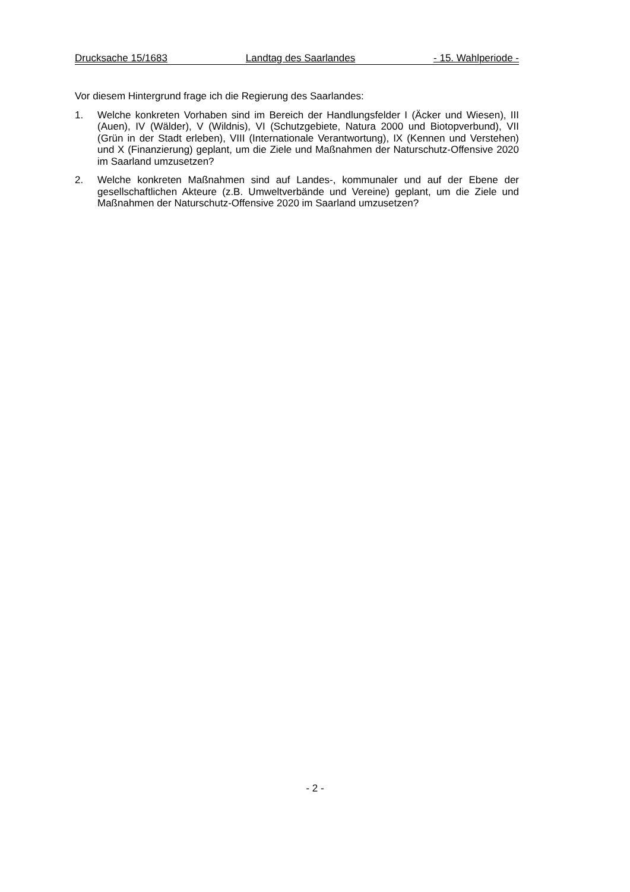Drucksache 15/1683 Landtag des Saarlandes - 15. Wahlperiode -
Vor diesem Hintergrund frage ich die Regierung des Saarlandes:
1. Welche konkreten Vorhaben sind im Bereich der Handlungsfelder I (Äcker und Wiesen), III (Auen), IV (Wälder), V (Wildnis), VI (Schutzgebiete, Natura 2000 und Biotopverbund), VII (Grün in der Stadt erleben), VIII (Internationale Verantwortung), IX (Kennen und Verstehen) und X (Finanzierung) geplant, um die Ziele und Maßnahmen der Naturschutz-Offensive 2020 im Saarland umzusetzen?
2. Welche konkreten Maßnahmen sind auf Landes-, kommunaler und auf der Ebene der gesellschaftlichen Akteure (z.B. Umweltverbände und Vereine) geplant, um die Ziele und Maßnahmen der Naturschutz-Offensive 2020 im Saarland umzusetzen?
- 2 -